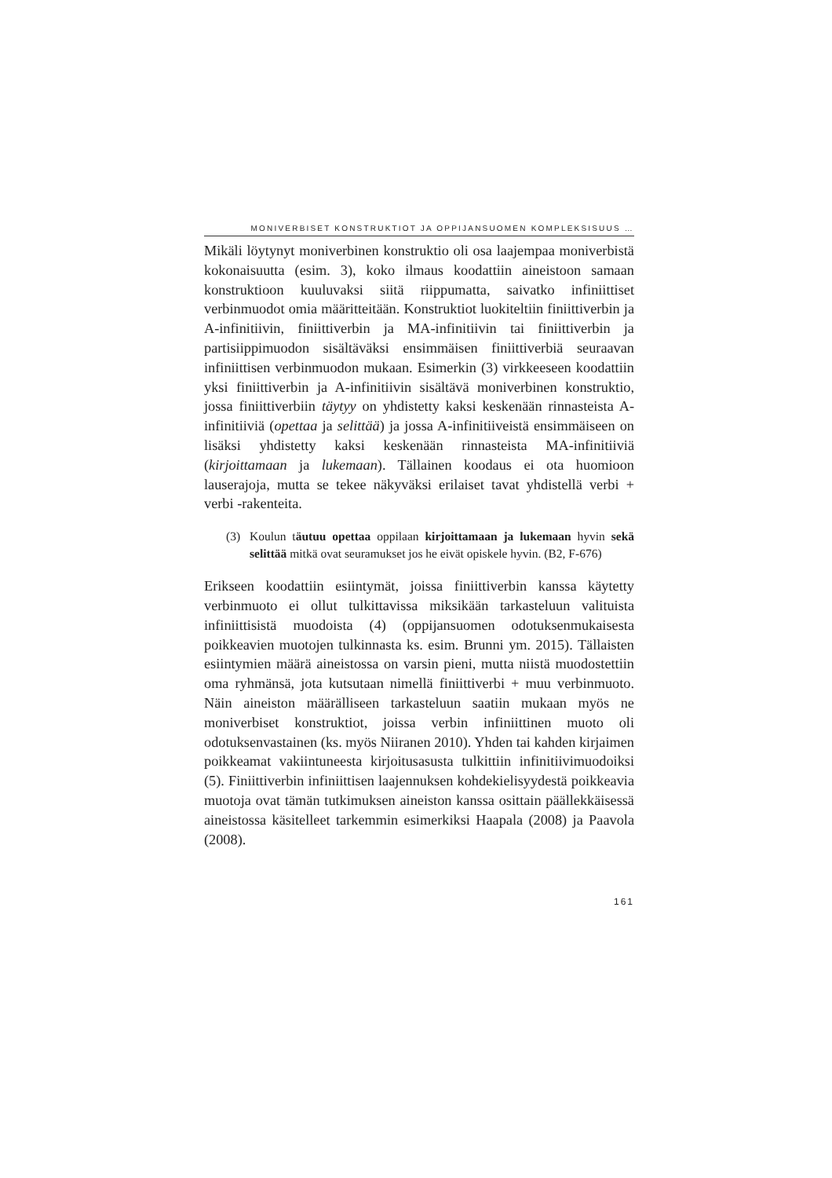MONIVERBISET KONSTRUKTIOT JA OPPIJANSUOMEN KOMPLEKSISUUS …
Mikäli löytynyt moniverbinen konstruktio oli osa laajempaa moniverbistä kokonaisuutta (esim. 3), koko ilmaus koodattiin aineistoon samaan konstruktioon kuuluvaksi siitä riippumatta, saivatko infiniittiset verbinmuodot omia määritteitään. Konstruktiot luokiteltiin finiittiverbin ja A-infinitiivin, finiittiverbin ja MA-infinitiivin tai finiittiverbin ja partisiippimuodon sisältäväksi ensimmäisen finiittiverbiä seuraavan infiniittisen verbinmuodon mukaan. Esimerkin (3) virkkeeseen koodattiin yksi finiittiverbin ja A-infinitiivin sisältävä moniverbinen konstruktio, jossa finiittiverbiin täytyy on yhdistetty kaksi keskenään rinnasteista A-infinitiiviä (opettaa ja selittää) ja jossa A-infinitiiveistä ensimmäiseen on lisäksi yhdistetty kaksi keskenään rinnasteista MA-infinitiiviä (kirjoittamaan ja lukemaan). Tällainen koodaus ei ota huomioon lauserajoja, mutta se tekee näkyväksi erilaiset tavat yhdistellä verbi + verbi -rakenteita.
(3) Koulun täutuu opettaa oppilaan kirjoittamaan ja lukemaan hyvin sekä selittää mitkä ovat seuramukset jos he eivät opiskele hyvin. (B2, F-676)
Erikseen koodattiin esiintymät, joissa finiittiverbin kanssa käytetty verbinmuoto ei ollut tulkittavissa miksikään tarkasteluun valituista infiniittisistä muodoista (4) (oppijansuomen odotuksenmukaisesta poikkeavien muotojen tulkinnasta ks. esim. Brunni ym. 2015). Tällaisten esiintymien määrä aineistossa on varsin pieni, mutta niistä muodostettiin oma ryhmänsä, jota kutsutaan nimellä finiittiverbi + muu verbinmuoto. Näin aineiston määrälliseen tarkasteluun saatiin mukaan myös ne moniverbiset konstruktiot, joissa verbin infiniittinen muoto oli odotuksenvastainen (ks. myös Niiranen 2010). Yhden tai kahden kirjaimen poikkeamat vakiintuneesta kirjoitusasusta tulkittiin infinitiivimuodoiksi (5). Finiittiverbin infiniittisen laajennuksen kohdekielisyydestä poikkeavia muotoja ovat tämän tutkimuksen aineiston kanssa osittain päällekkäisessä aineistossa käsitelleet tarkemmin esimerkiksi Haapala (2008) ja Paavola (2008).
161